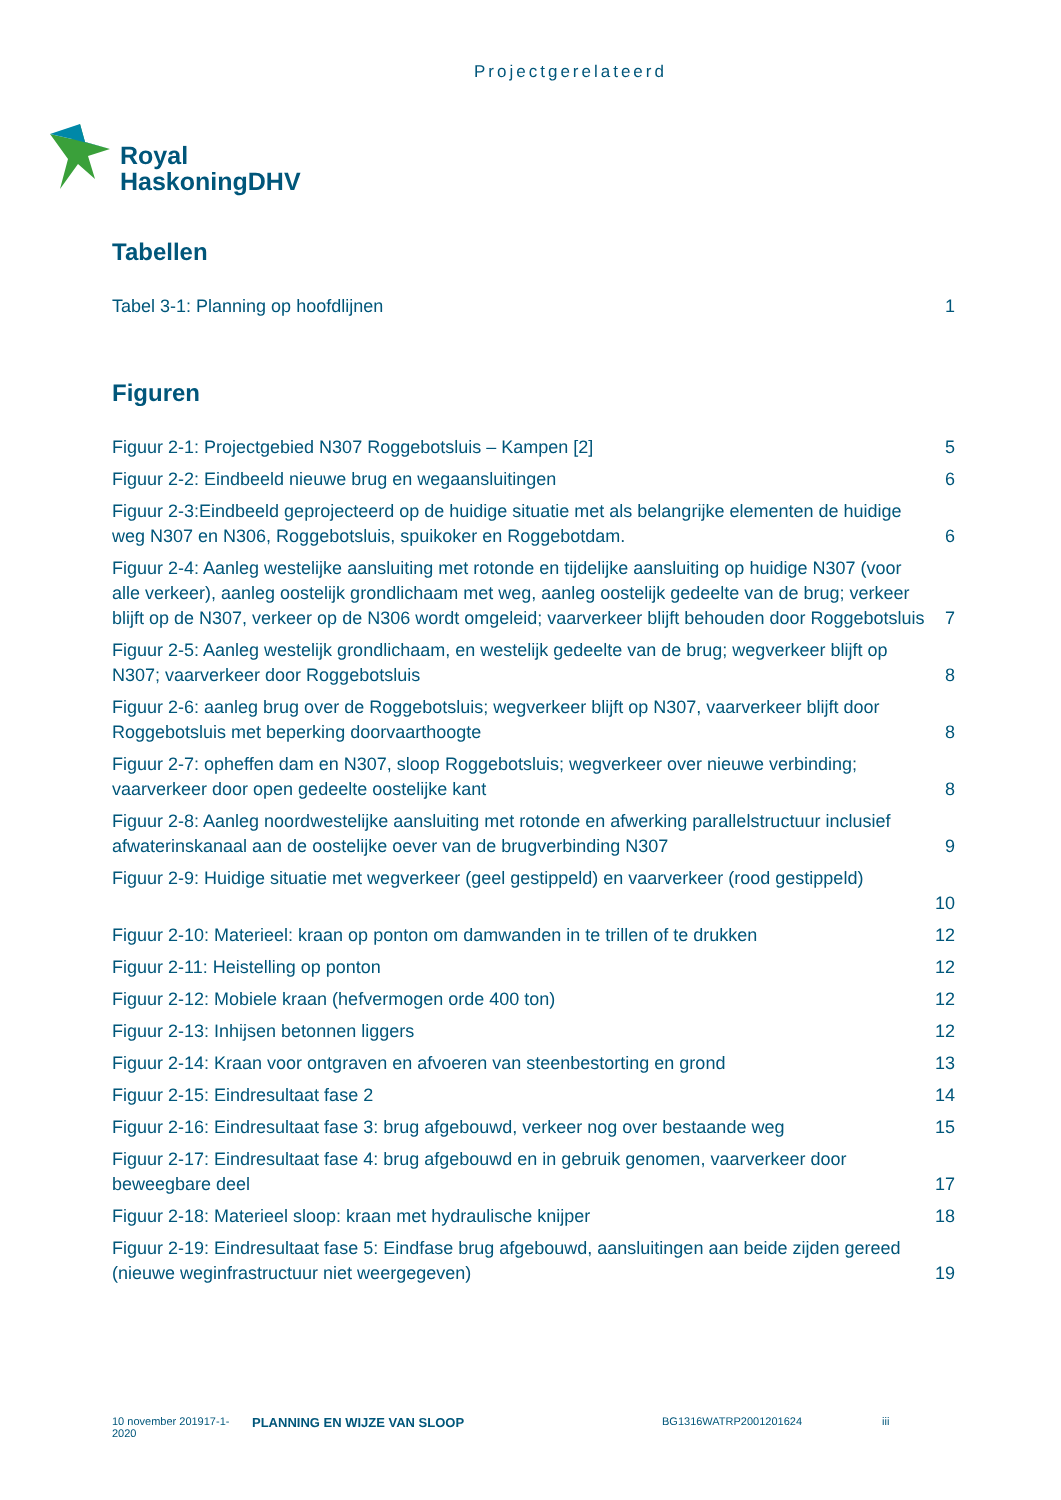Projectgerelateerd
Royal
HaskoningDHV
Tabellen
Tabel 3-1: Planning op hoofdlijnen 1
Figuren
Figuur 2-1: Projectgebied N307 Roggebotsluis – Kampen [2] 5
Figuur 2-2: Eindbeeld nieuwe brug en wegaansluitingen 6
Figuur 2-3:Eindbeeld geprojecteerd op de huidige situatie met als belangrijke elementen de huidige weg N307 en N306, Roggebotsluis, spuikoker en Roggebotdam. 6
Figuur 2-4: Aanleg westelijke aansluiting met rotonde en tijdelijke aansluiting op huidige N307 (voor alle verkeer), aanleg oostelijk grondlichaam met weg, aanleg oostelijk gedeelte van de brug; verkeer blijft op de N307, verkeer op de N306 wordt omgeleid; vaarverkeer blijft behouden door Roggebotsluis 7
Figuur 2-5: Aanleg westelijk grondlichaam, en westelijk gedeelte van de brug; wegverkeer blijft op N307; vaarverkeer door Roggebotsluis 8
Figuur 2-6: aanleg brug over de Roggebotsluis; wegverkeer blijft op N307, vaarverkeer blijft door Roggebotsluis met beperking doorvaarthoogte 8
Figuur 2-7: opheffen dam en N307, sloop Roggebotsluis; wegverkeer over nieuwe verbinding; vaarverkeer door open gedeelte oostelijke kant 8
Figuur 2-8: Aanleg noordwestelijke aansluiting met rotonde en afwerking parallelstructuur inclusief afwaterinskanaal aan de oostelijke oever van de brugverbinding N307 9
Figuur 2-9: Huidige situatie met wegverkeer (geel gestippeld) en vaarverkeer (rood gestippeld)
10
Figuur 2-10: Materieel: kraan op ponton om damwanden in te trillen of te drukken 12
Figuur 2-11: Heistelling op ponton 12
Figuur 2-12: Mobiele kraan (hefvermogen orde 400 ton) 12
Figuur 2-13: Inhijsen betonnen liggers 12
Figuur 2-14: Kraan voor ontgraven en afvoeren van steenbestorting en grond 13
Figuur 2-15: Eindresultaat fase 2 14
Figuur 2-16: Eindresultaat fase 3: brug afgebouwd, verkeer nog over bestaande weg 15
Figuur 2-17: Eindresultaat fase 4: brug afgebouwd en in gebruik genomen, vaarverkeer door beweegbare deel 17
Figuur 2-18: Materieel sloop: kraan met hydraulische knijper 18
Figuur 2-19: Eindresultaat fase 5: Eindfase brug afgebouwd, aansluitingen aan beide zijden gereed (nieuwe weginfrastructuur niet weergegeven) 19
10 november 201917-1-2020
PLANNING EN WIJZE VAN SLOOP
BG1316WATRP2001201624 iii